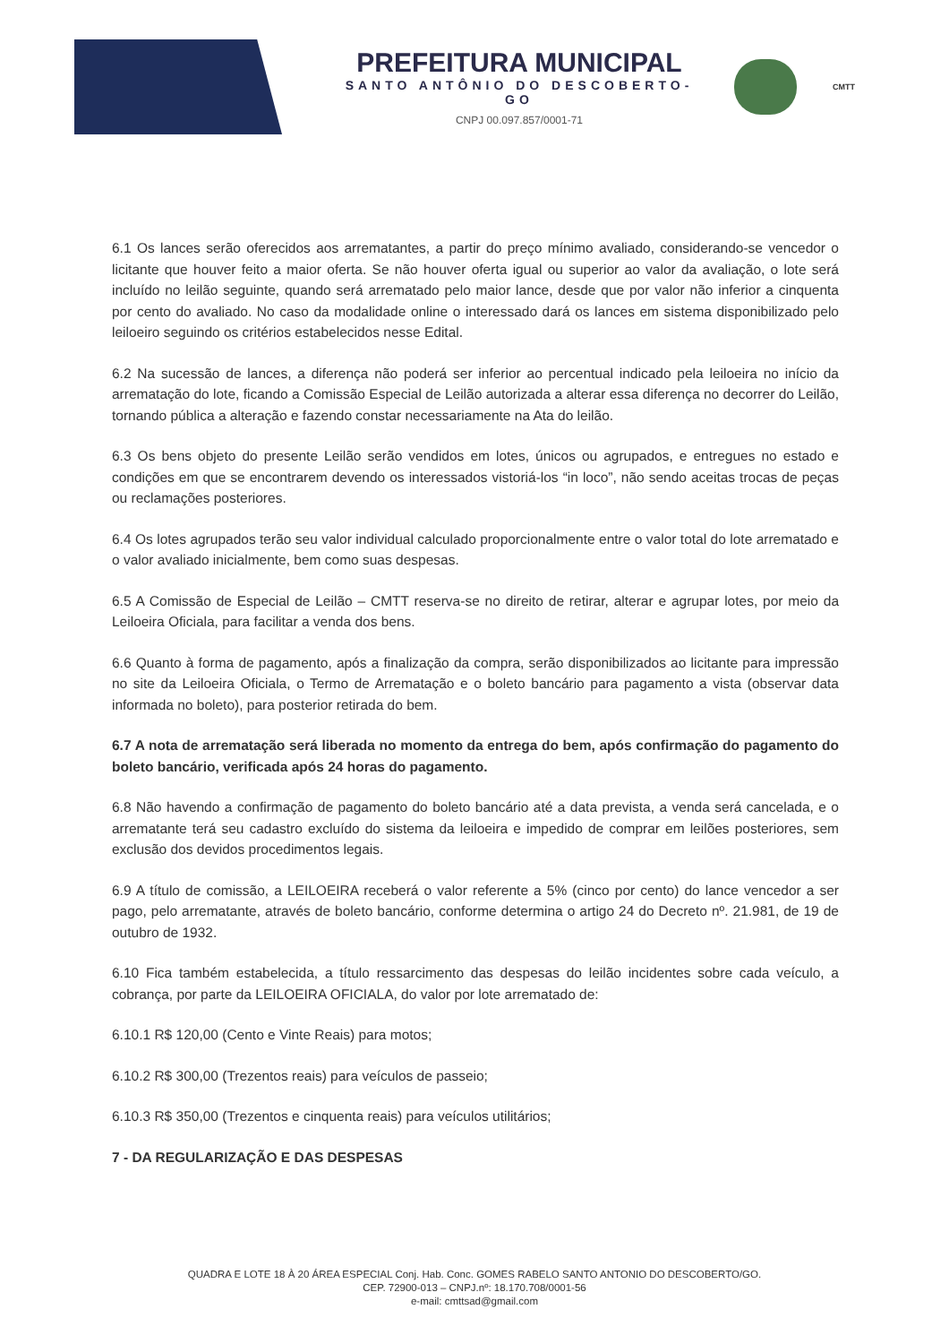PREFEITURA MUNICIPAL
SANTO ANTÔNIO DO DESCOBERTO-GO
CNPJ 00.097.857/0001-71
CMTT
6.1 Os lances serão oferecidos aos arrematantes, a partir do preço mínimo avaliado, considerando-se vencedor o licitante que houver feito a maior oferta. Se não houver oferta igual ou superior ao valor da avaliação, o lote será incluído no leilão seguinte, quando será arrematado pelo maior lance, desde que por valor não inferior a cinquenta por cento do avaliado. No caso da modalidade online o interessado dará os lances em sistema disponibilizado pelo leiloeiro seguindo os critérios estabelecidos nesse Edital.
6.2 Na sucessão de lances, a diferença não poderá ser inferior ao percentual indicado pela leiloeira no início da arrematação do lote, ficando a Comissão Especial de Leilão autorizada a alterar essa diferença no decorrer do Leilão, tornando pública a alteração e fazendo constar necessariamente na Ata do leilão.
6.3 Os bens objeto do presente Leilão serão vendidos em lotes, únicos ou agrupados, e entregues no estado e condições em que se encontrarem devendo os interessados vistoriá-los “in loco”, não sendo aceitas trocas de peças ou reclamações posteriores.
6.4 Os lotes agrupados terão seu valor individual calculado proporcionalmente entre o valor total do lote arrematado e o valor avaliado inicialmente, bem como suas despesas.
6.5 A Comissão de Especial de Leilão – CMTT reserva-se no direito de retirar, alterar e agrupar lotes, por meio da Leiloeira Oficiala, para facilitar a venda dos bens.
6.6 Quanto à forma de pagamento, após a finalização da compra, serão disponibilizados ao licitante para impressão no site da Leiloeira Oficiala, o Termo de Arrematação e o boleto bancário para pagamento a vista (observar data informada no boleto), para posterior retirada do bem.
6.7 A nota de arrematação será liberada no momento da entrega do bem, após confirmação do pagamento do boleto bancário, verificada após 24 horas do pagamento.
6.8 Não havendo a confirmação de pagamento do boleto bancário até a data prevista, a venda será cancelada, e o arrematante terá seu cadastro excluído do sistema da leiloeira e impedido de comprar em leilões posteriores, sem exclusão dos devidos procedimentos legais.
6.9 A título de comissão, a LEILOEIRA receberá o valor referente a 5% (cinco por cento) do lance vencedor a ser pago, pelo arrematante, através de boleto bancário, conforme determina o artigo 24 do Decreto nº. 21.981, de 19 de outubro de 1932.
6.10 Fica também estabelecida, a título ressarcimento das despesas do leilão incidentes sobre cada veículo, a cobrança, por parte da LEILOEIRA OFICIALA, do valor por lote arrematado de:
6.10.1 R$ 120,00 (Cento e Vinte Reais) para motos;
6.10.2 R$ 300,00 (Trezentos reais) para veículos de passeio;
6.10.3 R$ 350,00 (Trezentos e cinquenta reais) para veículos utilitários;
7 - DA REGULARIZAÇÃO E DAS DESPESAS
QUADRA E LOTE 18 À 20 ÁREA ESPECIAL Conj. Hab. Conc. GOMES RABELO SANTO ANTONIO DO DESCOBERTO/GO.
CEP. 72900-013 – CNPJ.nº: 18.170.708/0001-56
e-mail: cmttsad@gmail.com